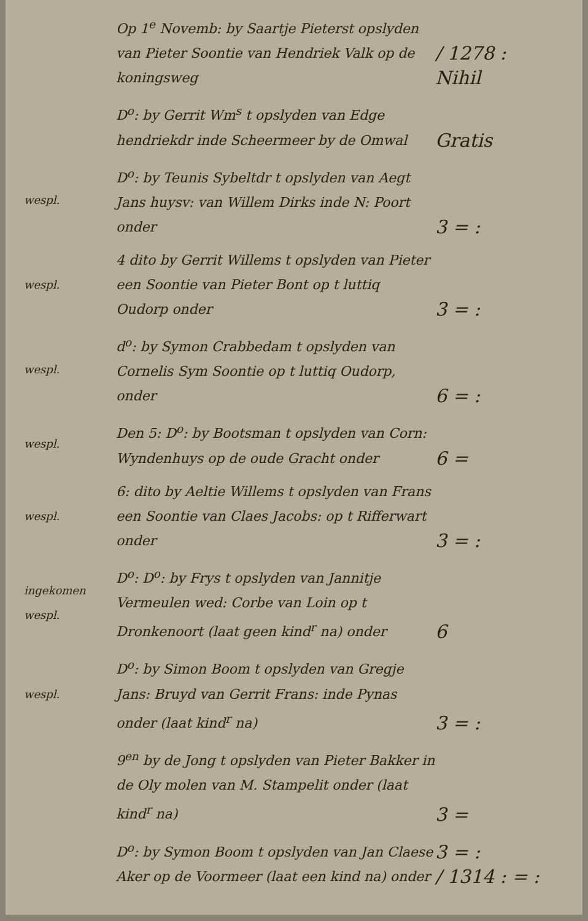Op 1<sup>e</sup> Novemb: by Saartje Pieterst opslyden van Pieter Soontie van Hendriek Valk op de koningsweg
/ 1278 :
Nihil
D<sup>o</sup>: by Gerrit Wm<sup>s</sup> t opslyden van Edge hendriekdr inde Scheermeer by de Omwal
Gratis
wespl.
D<sup>o</sup>: by Teunis Sybeltdr t opslyden van Aegt Jans huysv: van Willem Dirks inde N: Poort onder
3 = :
wespl.
4 dito by Gerrit Willems t opslyden van Pieter een Soontie van Pieter Bont op t luttiq Oudorp onder
3 = :
wespl.
d<sup>o</sup>: by Symon Crabbedam t opslyden van Cornelis Sym Soontie op t luttiq Oudorp, onder
6 = :
wespl.
Den 5: D<sup>o</sup>: by Bootsman t opslyden van Corn: Wyndenhuys op de oude Gracht onder
6 =
wespl.
6: dito by Aeltie Willems t opslyden van Frans een Soontie van Claes Jacobs: op t Rifferwart onder
3 = :
ingekomen
wespl.
D<sup>o</sup>: D<sup>o</sup>: by Frys t opslyden van Jannitje Vermeulen wed: Corbe van Loin op t Dronkenoort (laat geen kind<sup>r</sup> na) onder
6
wespl.
D<sup>o</sup>: by Simon Boom t opslyden van Gregje Jans: Bruyd van Gerrit Frans: inde Pynas onder (laat kind<sup>r</sup> na)
3 = :
9<sup>en</sup> by de Jong t opslyden van Pieter Bakker in de Oly molen van M. Stampelit onder (laat kind<sup>r</sup> na)
3 =
D<sup>o</sup>: by Symon Boom t opslyden van Jan Claese Aker op de Voormeer (laat een kind na) onder
3 = :
/ 1314 : = :